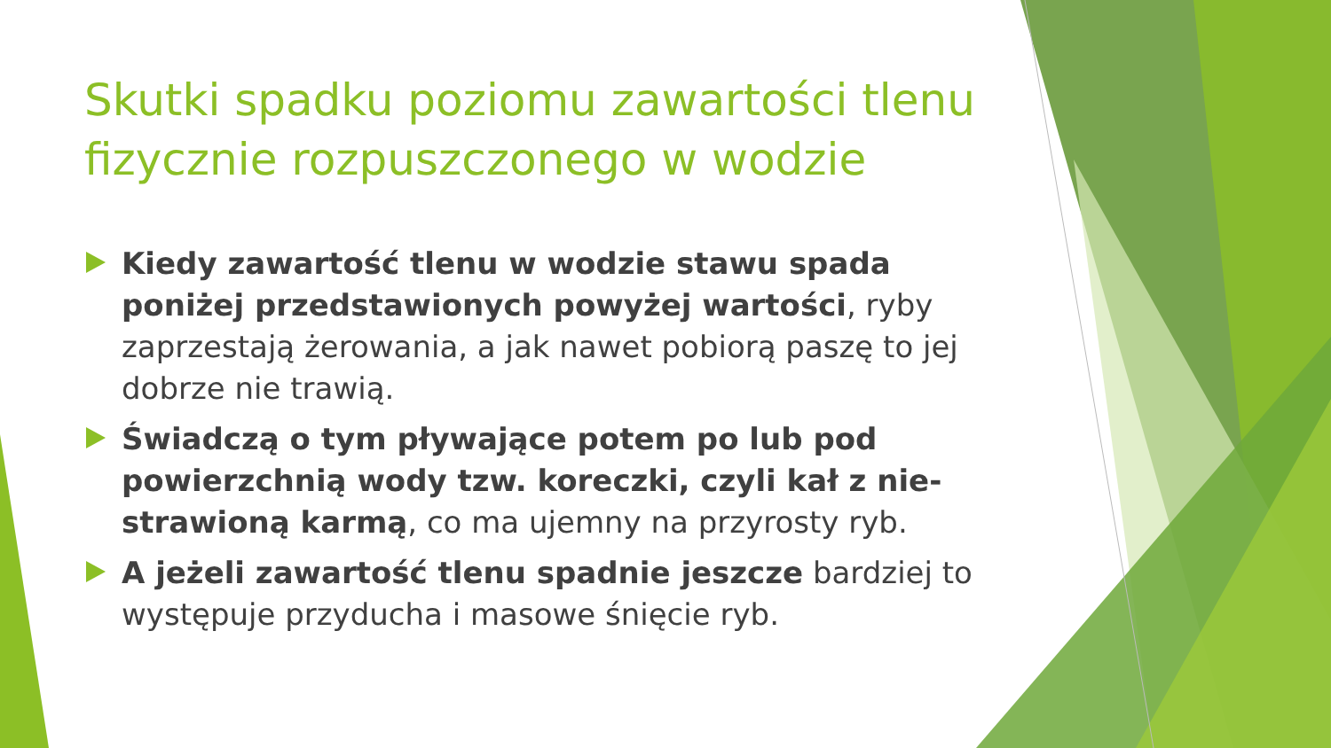Skutki spadku poziomu zawartości tlenu fizycznie rozpuszczonego w wodzie
Kiedy zawartość tlenu w wodzie stawu spada poniżej przedstawionych powyżej wartości, ryby zaprzestają żerowania, a jak nawet pobiorą paszę to jej dobrze nie trawią.
Świadczą o tym pływające potem po lub pod powierzchnią wody tzw. koreczki, czyli kał z nie-strawioną karmą, co ma ujemny na przyrosty ryb.
A jeżeli zawartość tlenu spadnie jeszcze bardziej to występuje przyducha i masowe śnięcie ryb.